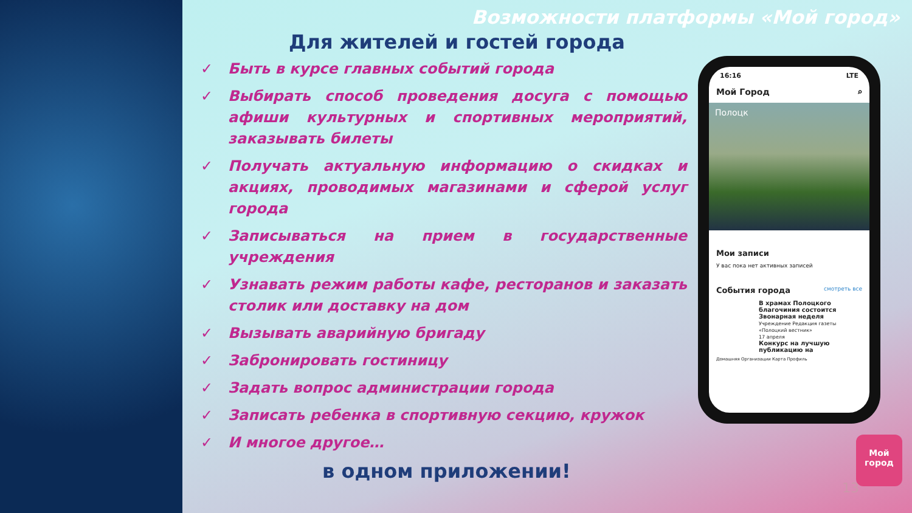Возможности платформы «Мой город»
Для жителей и гостей города
✓ Быть в курсе главных событий города
✓ Выбирать способ проведения досуга с помощью афиши культурных и спортивных мероприятий, заказывать билеты
✓ Получать актуальную информацию о скидках и акциях, проводимых магазинами и сферой услуг города
✓ Записываться на прием в государственные учреждения
✓ Узнавать режим работы кафе, ресторанов и заказать столик или доставку на дом
✓ Вызывать аварийную бригаду
✓ Забронировать гостиницу
✓ Задать вопрос администрации города
✓ Записать ребенка в спортивную секцию, кружок
✓ И многое другое…
в одном приложении!
16:16 LTE
Мой Город ⌕
Полоцк
Мои записи
У вас пока нет активных записей
События города смотреть все
В храмах Полоцкого благочиния состоится Звонарная неделя
Учреждение Редакция газеты «Полоцкий вестник»
17 апреля
Конкурс на лучшую публикацию на
Домашняя Организации Карта Профиль
Мой
город
13